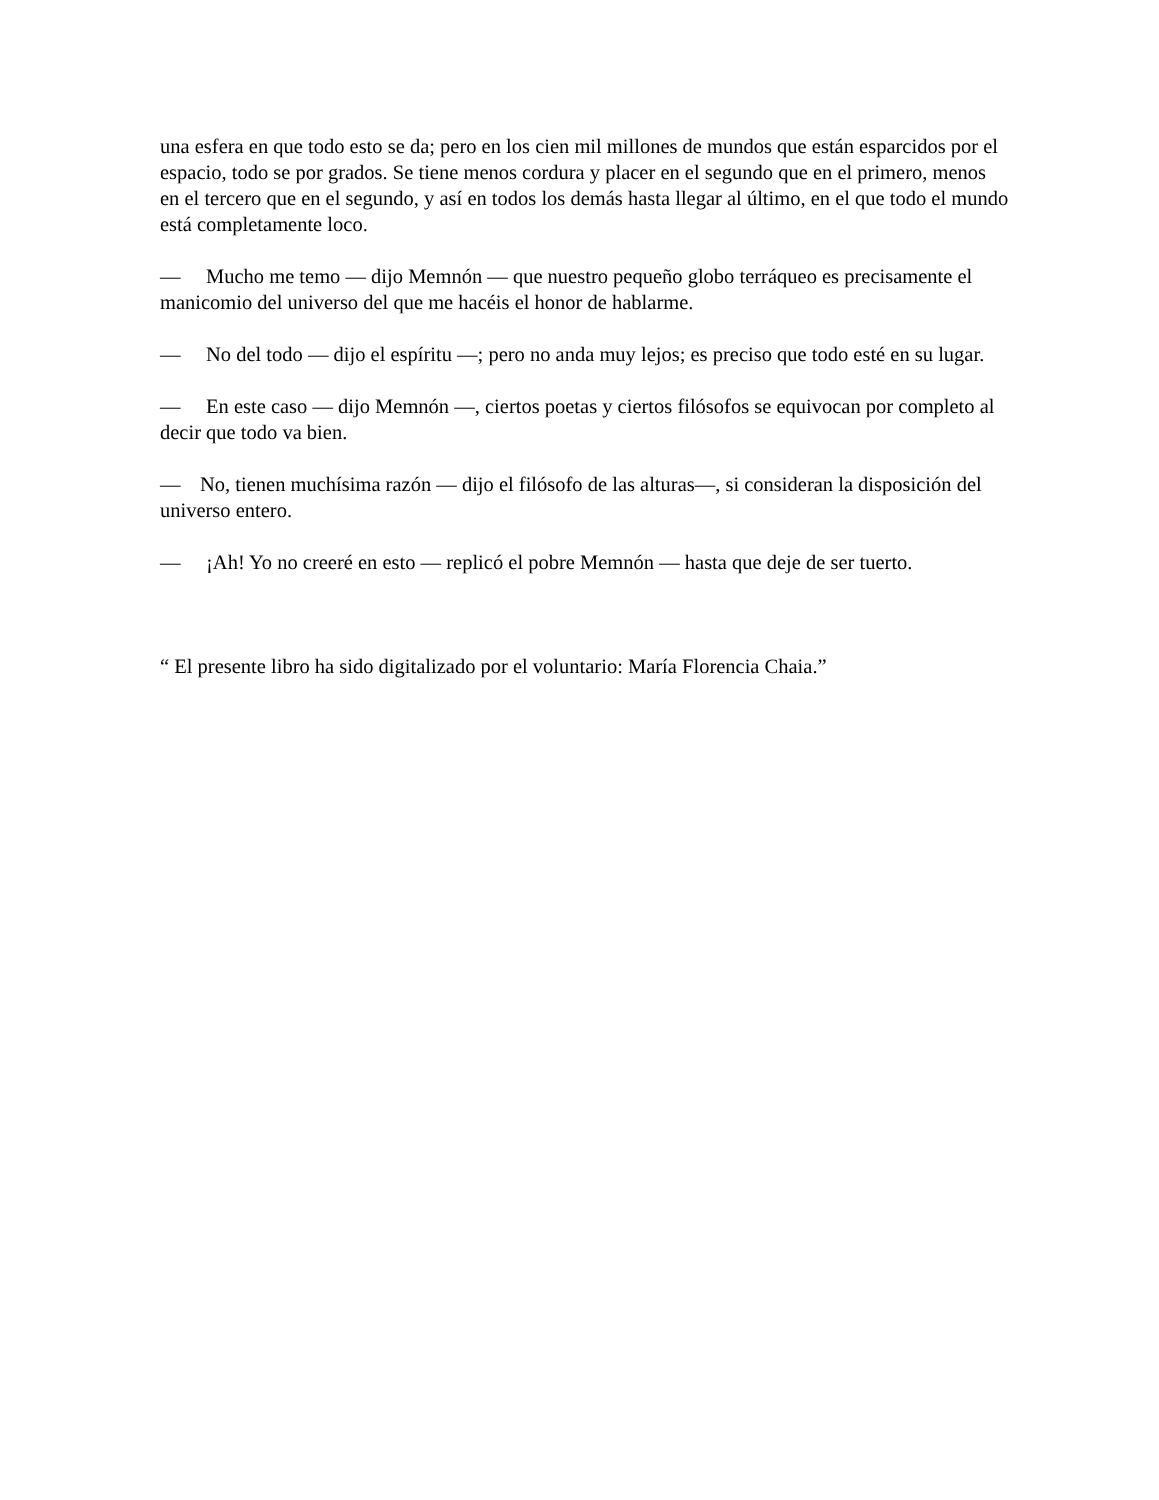una esfera en que todo esto se da; pero en los cien mil millones de mundos que están esparcidos por el espacio, todo se por grados. Se tiene menos cordura y placer en el segundo que en el primero, menos en el tercero que en el segundo, y así en todos los demás hasta llegar al último, en el que todo el mundo está completamente loco.
— Mucho me temo — dijo Memnón — que nuestro pequeño globo terráqueo es precisamente el manicomio del universo del que me hacéis el honor de hablarme.
— No del todo — dijo el espíritu —; pero no anda muy lejos; es preciso que todo esté en su lugar.
— En este caso — dijo Memnón —, ciertos poetas y ciertos filósofos se equivocan por completo al decir que todo va bien.
— No, tienen muchísima razón — dijo el filósofo de las alturas—, si consideran la disposición del universo entero.
— ¡Ah! Yo no creeré en esto — replicó el pobre Memnón — hasta que deje de ser tuerto.
“ El presente libro ha sido digitalizado por el voluntario: María Florencia Chaia.”